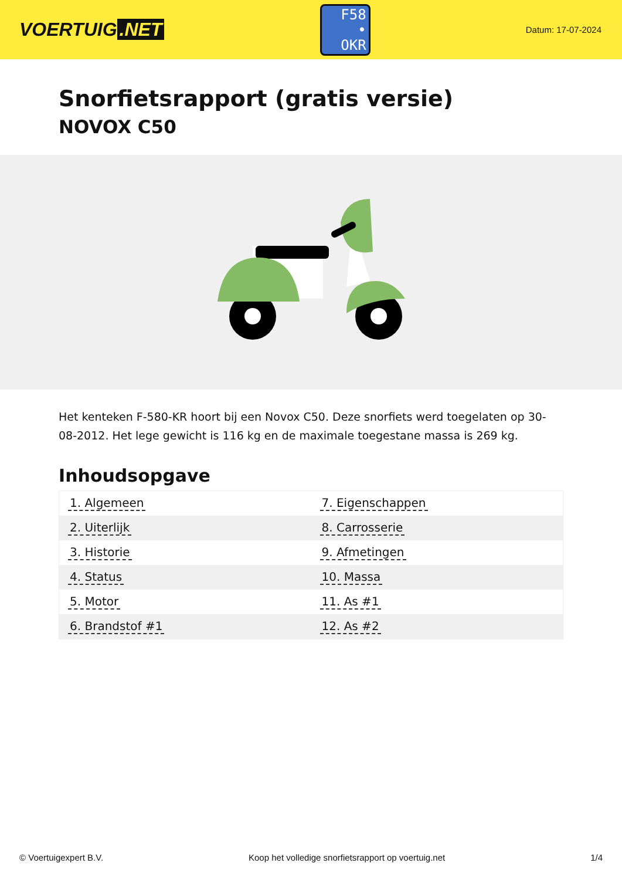VOERTUIG.NET
F58
• OKR
Datum: 17-07-2024
Snorfietsrapport (gratis versie)
NOVOX C50
Het kenteken F-580-KR hoort bij een Novox C50. Deze snorfiets werd toegelaten op 30-08-2012. Het lege gewicht is 116 kg en de maximale toegestane massa is 269 kg.
Inhoudsopgave
| 1. Algemeen | 7. Eigenschappen |
| 2. Uiterlijk | 8. Carrosserie |
| 3. Historie | 9. Afmetingen |
| 4. Status | 10. Massa |
| 5. Motor | 11. As #1 |
| 6. Brandstof #1 | 12. As #2 |
© Voertuigexpert B.V. Koop het volledige snorfietsrapport op voertuig.net 1/4